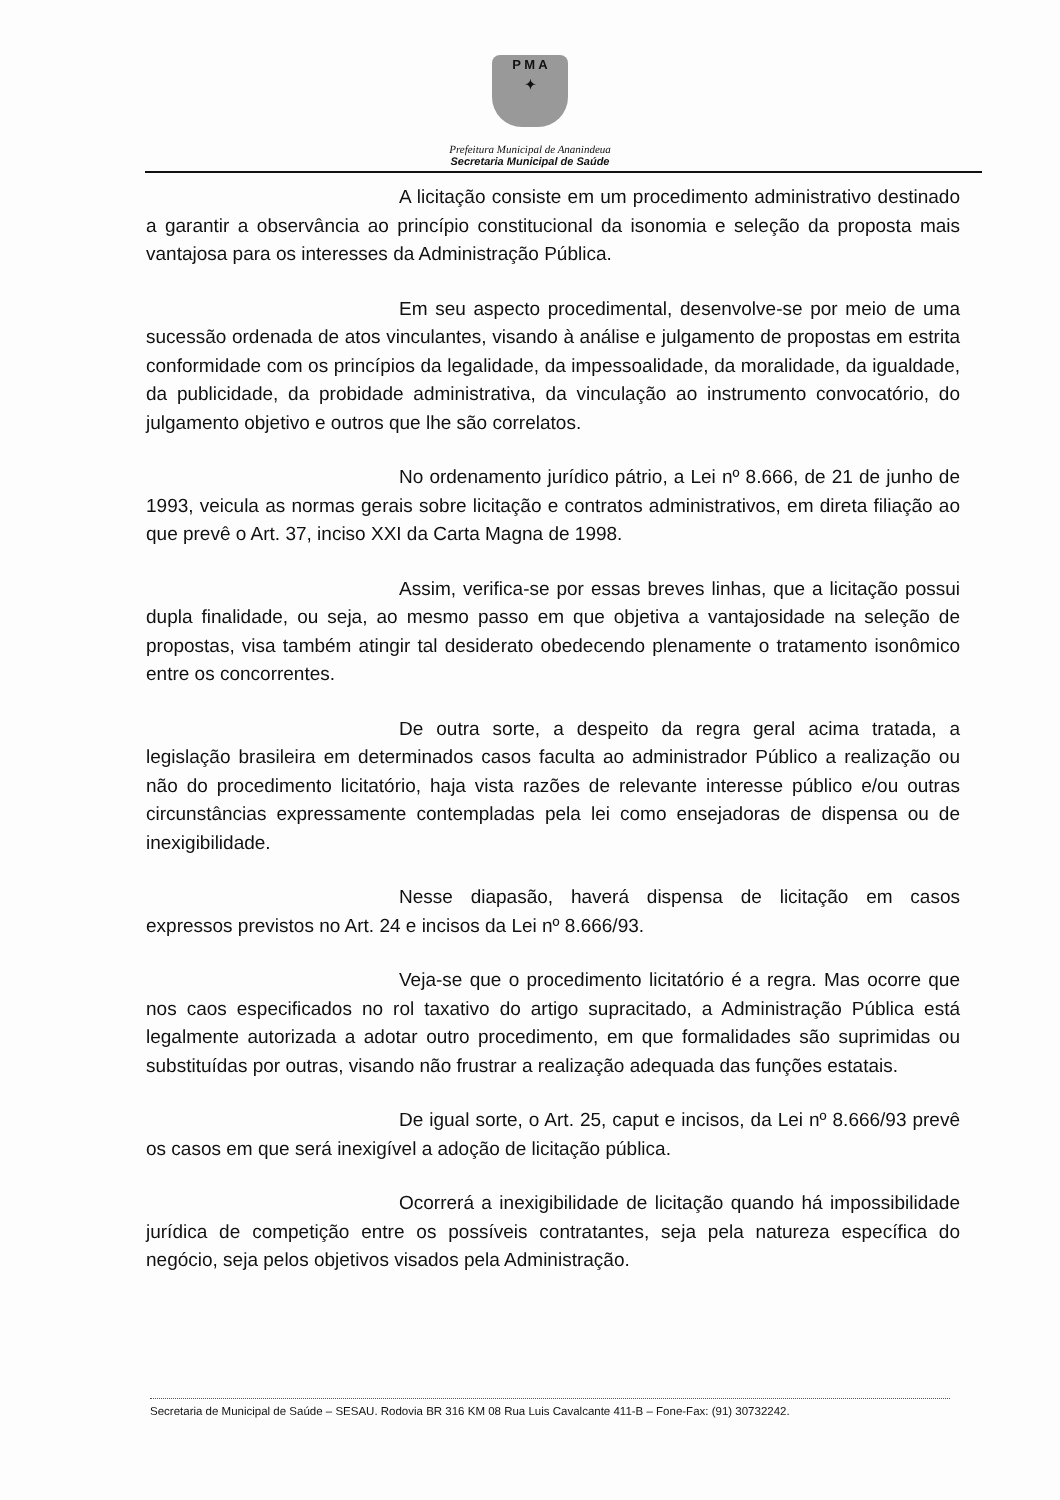P M A
✦
Prefeitura Municipal de Ananindeua
Secretaria Municipal de Saúde
A licitação consiste em um procedimento administrativo destinado a garantir a observância ao princípio constitucional da isonomia e seleção da proposta mais vantajosa para os interesses da Administração Pública.
Em seu aspecto procedimental, desenvolve-se por meio de uma sucessão ordenada de atos vinculantes, visando à análise e julgamento de propostas em estrita conformidade com os princípios da legalidade, da impessoalidade, da moralidade, da igualdade, da publicidade, da probidade administrativa, da vinculação ao instrumento convocatório, do julgamento objetivo e outros que lhe são correlatos.
No ordenamento jurídico pátrio, a Lei nº 8.666, de 21 de junho de 1993, veicula as normas gerais sobre licitação e contratos administrativos, em direta filiação ao que prevê o Art. 37, inciso XXI da Carta Magna de 1998.
Assim, verifica-se por essas breves linhas, que a licitação possui dupla finalidade, ou seja, ao mesmo passo em que objetiva a vantajosidade na seleção de propostas, visa também atingir tal desiderato obedecendo plenamente o tratamento isonômico entre os concorrentes.
De outra sorte, a despeito da regra geral acima tratada, a legislação brasileira em determinados casos faculta ao administrador Público a realização ou não do procedimento licitatório, haja vista razões de relevante interesse público e/ou outras circunstâncias expressamente contempladas pela lei como ensejadoras de dispensa ou de inexigibilidade.
Nesse diapasão, haverá dispensa de licitação em casos expressos previstos no Art. 24 e incisos da Lei nº 8.666/93.
Veja-se que o procedimento licitatório é a regra. Mas ocorre que nos caos especificados no rol taxativo do artigo supracitado, a Administração Pública está legalmente autorizada a adotar outro procedimento, em que formalidades são suprimidas ou substituídas por outras, visando não frustrar a realização adequada das funções estatais.
De igual sorte, o Art. 25, caput e incisos, da Lei nº 8.666/93 prevê os casos em que será inexigível a adoção de licitação pública.
Ocorrerá a inexigibilidade de licitação quando há impossibilidade jurídica de competição entre os possíveis contratantes, seja pela natureza específica do negócio, seja pelos objetivos visados pela Administração.
Secretaria de Municipal de Saúde – SESAU. Rodovia BR 316 KM 08 Rua Luis Cavalcante 411-B – Fone-Fax: (91) 30732242.